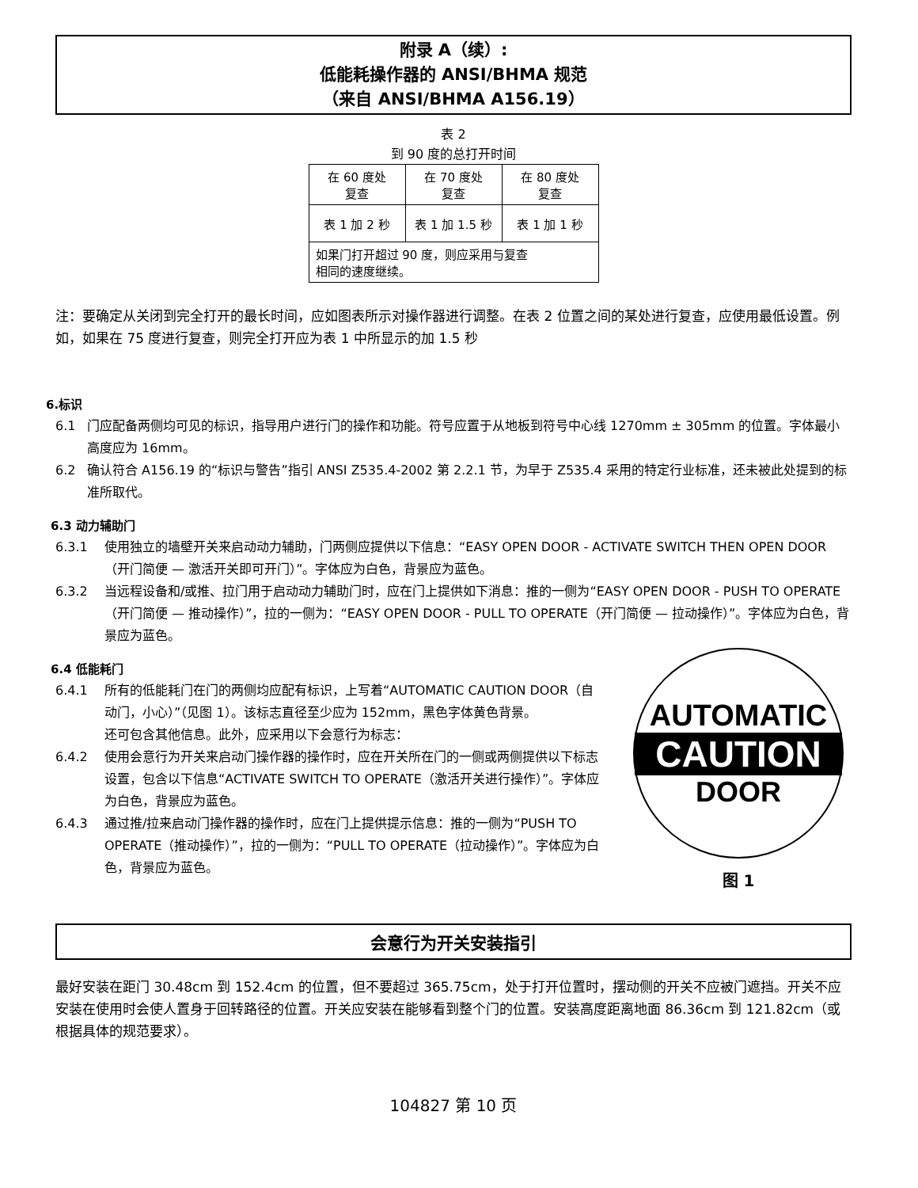附录 A（续）:
低能耗操作器的 ANSI/BHMA 规范
（来自 ANSI/BHMA A156.19）
表 2
到 90 度的总打开时间
| 在 60 度处 复查 | 在 70 度处 复查 | 在 80 度处 复查 |
| 表 1 加 2 秒 | 表 1 加 1.5 秒 | 表 1 加 1 秒 |
| 如果门打开超过 90 度，则应采用与复查 相同的速度继续。 | | |
注：要确定从关闭到完全打开的最长时间，应如图表所示对操作器进行调整。在表 2 位置之间的某处进行复查，应使用最低设置。例如，如果在 75 度进行复查，则完全打开应为表 1 中所显示的加 1.5 秒
6.标识
6.1 门应配备两侧均可见的标识，指导用户进行门的操作和功能。符号应置于从地板到符号中心线 1270mm ± 305mm 的位置。字体最小高度应为 16mm。
6.2 确认符合 A156.19 的“标识与警告”指引 ANSI Z535.4-2002 第 2.2.1 节，为早于 Z535.4 采用的特定行业标准，还未被此处提到的标准所取代。
6.3 动力辅助门
6.3.1 使用独立的墙壁开关来启动动力辅助，门两侧应提供以下信息：“EASY OPEN DOOR - ACTIVATE SWITCH THEN OPEN DOOR（开门简便 — 激活开关即可开门）”。字体应为白色，背景应为蓝色。
6.3.2 当远程设备和/或推、拉门用于启动动力辅助门时，应在门上提供如下消息：推的一侧为“EASY OPEN DOOR - PUSH TO OPERATE（开门简便 — 推动操作）”，拉的一侧为：“EASY OPEN DOOR - PULL TO OPERATE（开门简便 — 拉动操作）”。字体应为白色，背景应为蓝色。
6.4 低能耗门
6.4.1 所有的低能耗门在门的两侧均应配有标识，上写着“AUTOMATIC CAUTION DOOR（自动门，小心）”（见图 1）。该标志直径至少应为 152mm，黑色字体黄色背景。
还可包含其他信息。此外，应采用以下会意行为标志：
6.4.2 使用会意行为开关来启动门操作器的操作时，应在开关所在门的一侧或两侧提供以下标志设置，包含以下信息“ACTIVATE SWITCH TO OPERATE（激活开关进行操作）”。字体应为白色，背景应为蓝色。
6.4.3 通过推/拉来启动门操作器的操作时，应在门上提供提示信息：推的一侧为“PUSH TO OPERATE（推动操作）”，拉的一侧为：“PULL TO OPERATE（拉动操作）”。字体应为白色，背景应为蓝色。
AUTOMATIC
CAUTION
DOOR
图 1
会意行为开关安装指引
最好安装在距门 30.48cm 到 152.4cm 的位置，但不要超过 365.75cm，处于打开位置时，摆动侧的开关不应被门遮挡。开关不应安装在使用时会使人置身于回转路径的位置。开关应安装在能够看到整个门的位置。安装高度距离地面 86.36cm 到 121.82cm（或根据具体的规范要求）。
104827 第 10 页